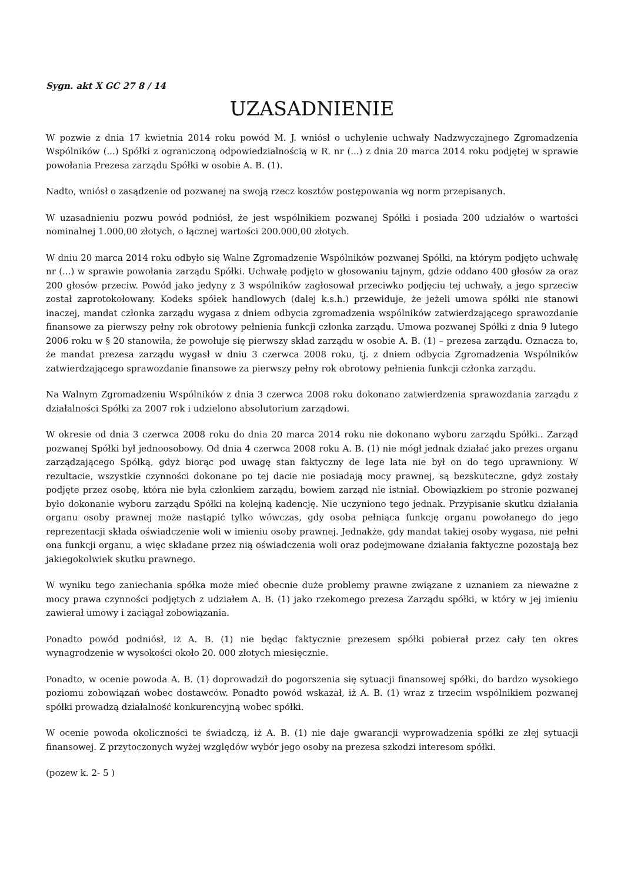Sygn. akt X GC 27 8 / 14
UZASADNIENIE
W pozwie z dnia 17 kwietnia 2014 roku powód M. J. wniósł o uchylenie uchwały Nadzwyczajnego Zgromadzenia Wspólników (...) Spółki z ograniczoną odpowiedzialnością w R. nr (...) z dnia 20 marca 2014 roku podjętej w sprawie powołania Prezesa zarządu Spółki w osobie A. B. (1).
Nadto, wniósł o zasądzenie od pozwanej na swoją rzecz kosztów postępowania wg norm przepisanych.
W uzasadnieniu pozwu powód podniósł, że jest wspólnikiem pozwanej Spółki i posiada 200 udziałów o wartości nominalnej 1.000,00 złotych, o łącznej wartości 200.000,00 złotych.
W dniu 20 marca 2014 roku odbyło się Walne Zgromadzenie Wspólników pozwanej Spółki, na którym podjęto uchwałę nr (...) w sprawie powołania zarządu Spółki. Uchwałę podjęto w głosowaniu tajnym, gdzie oddano 400 głosów za oraz 200 głosów przeciw. Powód jako jedyny z 3 wspólników zagłosował przeciwko podjęciu tej uchwały, a jego sprzeciw został zaprotokołowany. Kodeks spółek handlowych (dalej k.s.h.) przewiduje, że jeżeli umowa spółki nie stanowi inaczej, mandat członka zarządu wygasa z dniem odbycia zgromadzenia wspólników zatwierdzającego sprawozdanie finansowe za pierwszy pełny rok obrotowy pełnienia funkcji członka zarządu. Umowa pozwanej Spółki z dnia 9 lutego 2006 roku w § 20 stanowiła, że powołuje się pierwszy skład zarządu w osobie A. B. (1) – prezesa zarządu. Oznacza to, że mandat prezesa zarządu wygasł w dniu 3 czerwca 2008 roku, tj. z dniem odbycia Zgromadzenia Wspólników zatwierdzającego sprawozdanie finansowe za pierwszy pełny rok obrotowy pełnienia funkcji członka zarządu.
Na Walnym Zgromadzeniu Wspólników z dnia 3 czerwca 2008 roku dokonano zatwierdzenia sprawozdania zarządu z działalności Spółki za 2007 rok i udzielono absolutorium zarządowi.
W okresie od dnia 3 czerwca 2008 roku do dnia 20 marca 2014 roku nie dokonano wyboru zarządu Spółki.. Zarząd pozwanej Spółki był jednoosobowy. Od dnia 4 czerwca 2008 roku A. B. (1) nie mógł jednak działać jako prezes organu zarządzającego Spółką, gdyż biorąc pod uwagę stan faktyczny de lege lata nie był on do tego uprawniony. W rezultacie, wszystkie czynności dokonane po tej dacie nie posiadają mocy prawnej, są bezskuteczne, gdyż zostały podjęte przez osobę, która nie była członkiem zarządu, bowiem zarząd nie istniał. Obowiązkiem po stronie pozwanej było dokonanie wyboru zarządu Spółki na kolejną kadencję. Nie uczyniono tego jednak. Przypisanie skutku działania organu osoby prawnej może nastąpić tylko wówczas, gdy osoba pełniąca funkcję organu powołanego do jego reprezentacji składa oświadczenie woli w imieniu osoby prawnej. Jednakże, gdy mandat takiej osoby wygasa, nie pełni ona funkcji organu, a więc składane przez nią oświadczenia woli oraz podejmowane działania faktyczne pozostają bez jakiegokolwiek skutku prawnego.
W wyniku tego zaniechania spółka może mieć obecnie duże problemy prawne związane z uznaniem za nieważne z mocy prawa czynności podjętych z udziałem A. B. (1) jako rzekomego prezesa Zarządu spółki, w który w jej imieniu zawierał umowy i zaciągał zobowiązania.
Ponadto powód podniósł, iż A. B. (1) nie będąc faktycznie prezesem spółki pobierał przez cały ten okres wynagrodzenie w wysokości około 20. 000 złotych miesięcznie.
Ponadto, w ocenie powoda A. B. (1) doprowadził do pogorszenia się sytuacji finansowej spółki, do bardzo wysokiego poziomu zobowiązań wobec dostawców. Ponadto powód wskazał, iż A. B. (1) wraz z trzecim wspólnikiem pozwanej spółki prowadzą działalność konkurencyjną wobec spółki.
W ocenie powoda okoliczności te świadczą, iż A. B. (1) nie daje gwarancji wyprowadzenia spółki ze złej sytuacji finansowej. Z przytoczonych wyżej względów wybór jego osoby na prezesa szkodzi interesom spółki.
(pozew k. 2- 5 )